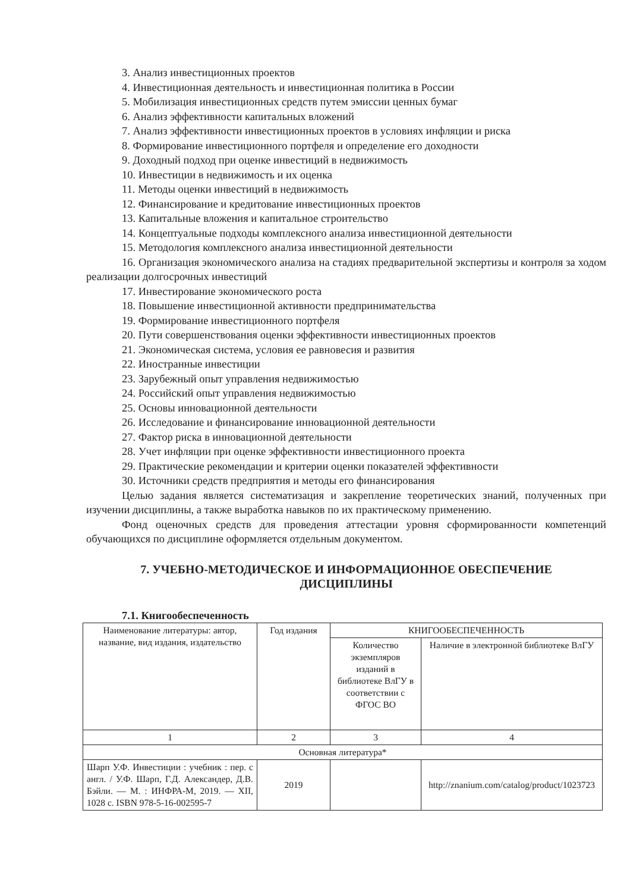3. Анализ инвестиционных проектов
4. Инвестиционная деятельность и инвестиционная политика в России
5. Мобилизация инвестиционных средств путем эмиссии ценных бумаг
6. Анализ эффективности капитальных вложений
7. Анализ эффективности инвестиционных проектов в условиях инфляции и риска
8. Формирование инвестиционного портфеля и определение его доходности
9. Доходный подход при оценке инвестиций в недвижимость
10. Инвестиции в недвижимость и их оценка
11. Методы оценки инвестиций в недвижимость
12. Финансирование и кредитование инвестиционных проектов
13. Капитальные вложения и капитальное строительство
14. Концептуальные подходы комплексного анализа инвестиционной деятельности
15. Методология комплексного анализа инвестиционной деятельности
16. Организация экономического анализа на стадиях предварительной экспертизы и контроля за ходом реализации долгосрочных инвестиций
17. Инвестирование экономического роста
18. Повышение инвестиционной активности предпринимательства
19. Формирование инвестиционного портфеля
20. Пути совершенствования оценки эффективности инвестиционных проектов
21. Экономическая система, условия ее равновесия и развития
22. Иностранные инвестиции
23. Зарубежный опыт управления недвижимостью
24. Российский опыт управления недвижимостью
25. Основы инновационной деятельности
26. Исследование и финансирование инновационной деятельности
27. Фактор риска в инновационной деятельности
28. Учет инфляции при оценке эффективности инвестиционного проекта
29. Практические рекомендации и критерии оценки показателей эффективности
30. Источники средств предприятия и методы его финансирования
Целью задания является систематизация и закрепление теоретических знаний, полученных при изучении дисциплины, а также выработка навыков по их практическому применению.
Фонд оценочных средств для проведения аттестации уровня сформированности компетенций обучающихся по дисциплине оформляется отдельным документом.
7. УЧЕБНО-МЕТОДИЧЕСКОЕ И ИНФОРМАЦИОННОЕ ОБЕСПЕЧЕНИЕ
ДИСЦИПЛИНЫ
7.1. Книгообеспеченность
| Наименование литературы: автор, название, вид издания, издательство | Год издания | КНИГООБЕСПЕЧЕННОСТЬ | |
| --- | --- | --- | --- |
| | | Количество экземпляров изданий в библиотеке ВлГУ в соответствии с ФГОС ВО | Наличие в электронной библиотеке ВлГУ |
| 1 | 2 | 3 | 4 |
| Основная литература* | | | |
| Шарп У.Ф. Инвестиции : учебник : пер. с англ. / У.Ф. Шарп, Г.Д. Александер, Д.В. Бэйли. — М. : ИНФРА-М, 2019. — XII, 1028 с. ISBN 978-5-16-002595-7 | 2019 | | http://znanium.com/catalog/product/1023723 |